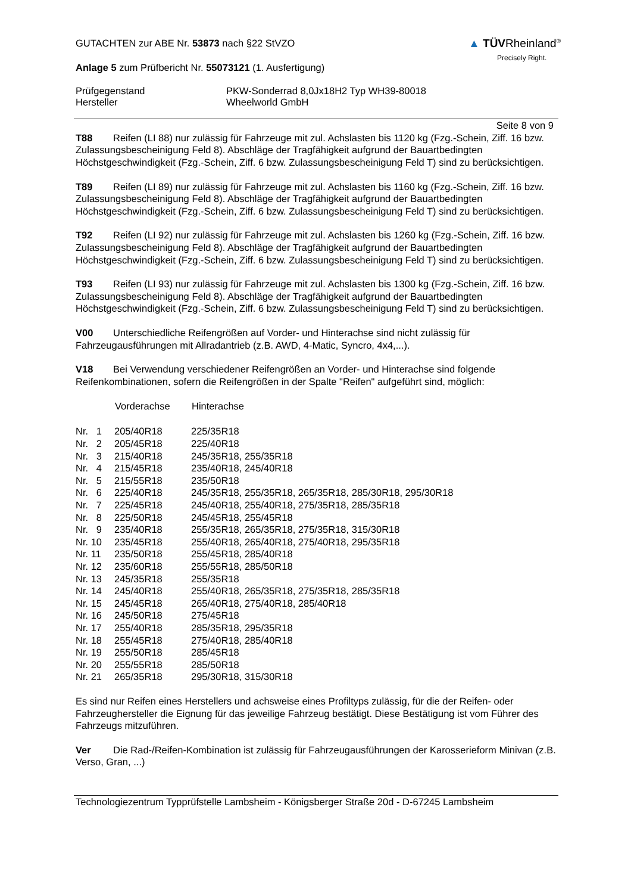GUTACHTEN zur ABE Nr. 53873 nach §22 StVZO
Anlage 5 zum Prüfbericht Nr. 55073121 (1. Ausfertigung)
▲ TÜVRheinland<sup>®</sup>
Precisely Right.
Prüfgegenstand
Hersteller
PKW-Sonderrad 8,0Jx18H2 Typ WH39-80018
Wheelworld GmbH
Seite 8 von 9
T88 Reifen (LI 88) nur zulässig für Fahrzeuge mit zul. Achslasten bis 1120 kg (Fzg.-Schein, Ziff. 16 bzw. Zulassungsbescheinigung Feld 8). Abschläge der Tragfähigkeit aufgrund der Bauartbedingten Höchstgeschwindigkeit (Fzg.-Schein, Ziff. 6 bzw. Zulassungsbescheinigung Feld T) sind zu berücksichtigen.
T89 Reifen (LI 89) nur zulässig für Fahrzeuge mit zul. Achslasten bis 1160 kg (Fzg.-Schein, Ziff. 16 bzw. Zulassungsbescheinigung Feld 8). Abschläge der Tragfähigkeit aufgrund der Bauartbedingten Höchstgeschwindigkeit (Fzg.-Schein, Ziff. 6 bzw. Zulassungsbescheinigung Feld T) sind zu berücksichtigen.
T92 Reifen (LI 92) nur zulässig für Fahrzeuge mit zul. Achslasten bis 1260 kg (Fzg.-Schein, Ziff. 16 bzw. Zulassungsbescheinigung Feld 8). Abschläge der Tragfähigkeit aufgrund der Bauartbedingten Höchstgeschwindigkeit (Fzg.-Schein, Ziff. 6 bzw. Zulassungsbescheinigung Feld T) sind zu berücksichtigen.
T93 Reifen (LI 93) nur zulässig für Fahrzeuge mit zul. Achslasten bis 1300 kg (Fzg.-Schein, Ziff. 16 bzw. Zulassungsbescheinigung Feld 8). Abschläge der Tragfähigkeit aufgrund der Bauartbedingten Höchstgeschwindigkeit (Fzg.-Schein, Ziff. 6 bzw. Zulassungsbescheinigung Feld T) sind zu berücksichtigen.
V00 Unterschiedliche Reifengrößen auf Vorder- und Hinterachse sind nicht zulässig für Fahrzeugausführungen mit Allradantrieb (z.B. AWD, 4-Matic, Syncro, 4x4,...).
V18 Bei Verwendung verschiedener Reifengrößen an Vorder- und Hinterachse sind folgende Reifenkombinationen, sofern die Reifengrößen in der Spalte "Reifen" aufgeführt sind, möglich:
| | Vorderachse | Hinterachse |
| --- | --- | --- |
| Nr. 1 | 205/40R18 | 225/35R18 |
| Nr. 2 | 205/45R18 | 225/40R18 |
| Nr. 3 | 215/40R18 | 245/35R18, 255/35R18 |
| Nr. 4 | 215/45R18 | 235/40R18, 245/40R18 |
| Nr. 5 | 215/55R18 | 235/50R18 |
| Nr. 6 | 225/40R18 | 245/35R18, 255/35R18, 265/35R18, 285/30R18, 295/30R18 |
| Nr. 7 | 225/45R18 | 245/40R18, 255/40R18, 275/35R18, 285/35R18 |
| Nr. 8 | 225/50R18 | 245/45R18, 255/45R18 |
| Nr. 9 | 235/40R18 | 255/35R18, 265/35R18, 275/35R18, 315/30R18 |
| Nr. 10 | 235/45R18 | 255/40R18, 265/40R18, 275/40R18, 295/35R18 |
| Nr. 11 | 235/50R18 | 255/45R18, 285/40R18 |
| Nr. 12 | 235/60R18 | 255/55R18, 285/50R18 |
| Nr. 13 | 245/35R18 | 255/35R18 |
| Nr. 14 | 245/40R18 | 255/40R18, 265/35R18, 275/35R18, 285/35R18 |
| Nr. 15 | 245/45R18 | 265/40R18, 275/40R18, 285/40R18 |
| Nr. 16 | 245/50R18 | 275/45R18 |
| Nr. 17 | 255/40R18 | 285/35R18, 295/35R18 |
| Nr. 18 | 255/45R18 | 275/40R18, 285/40R18 |
| Nr. 19 | 255/50R18 | 285/45R18 |
| Nr. 20 | 255/55R18 | 285/50R18 |
| Nr. 21 | 265/35R18 | 295/30R18, 315/30R18 |
Es sind nur Reifen eines Herstellers und achsweise eines Profiltyps zulässig, für die der Reifen- oder Fahrzeughersteller die Eignung für das jeweilige Fahrzeug bestätigt. Diese Bestätigung ist vom Führer des Fahrzeugs mitzuführen.
Ver Die Rad-/Reifen-Kombination ist zulässig für Fahrzeugausführungen der Karosserieform Minivan (z.B. Verso, Gran, ...)
Technologiezentrum Typprüfstelle Lambsheim - Königsberger Straße 20d - D-67245 Lambsheim